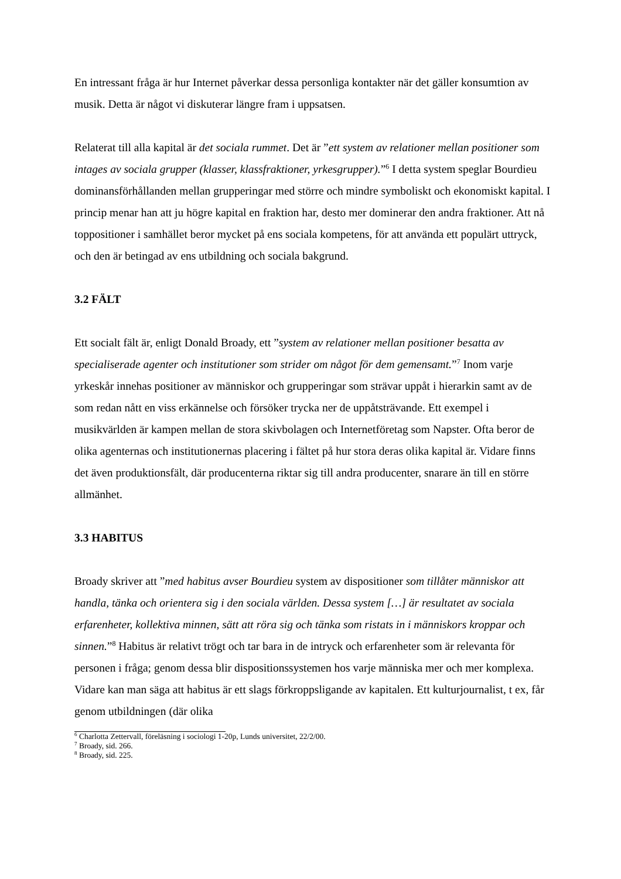En intressant fråga är hur Internet påverkar dessa personliga kontakter när det gäller konsumtion av musik. Detta är något vi diskuterar längre fram i uppsatsen.
Relaterat till alla kapital är det sociala rummet. Det är ”ett system av relationer mellan positioner som intages av sociala grupper (klasser, klassfraktioner, yrkesgrupper).”<sup>6</sup> I detta system speglar Bourdieu dominansförhållanden mellan grupperingar med större och mindre symboliskt och ekonomiskt kapital. I princip menar han att ju högre kapital en fraktion har, desto mer dominerar den andra fraktioner. Att nå toppositioner i samhället beror mycket på ens sociala kompetens, för att använda ett populärt uttryck, och den är betingad av ens utbildning och sociala bakgrund.
3.2 FÄLT
Ett socialt fält är, enligt Donald Broady, ett ”system av relationer mellan positioner besatta av specialiserade agenter och institutioner som strider om något för dem gemensamt.”<sup>7</sup> Inom varje yrkeskår innehas positioner av människor och grupperingar som strävar uppåt i hierarkin samt av de som redan nått en viss erkännelse och försöker trycka ner de uppåtsträvande. Ett exempel i musikvärlden är kampen mellan de stora skivbolagen och Internetföretag som Napster. Ofta beror de olika agenternas och institutionernas placering i fältet på hur stora deras olika kapital är. Vidare finns det även produktionsfält, där producenterna riktar sig till andra producenter, snarare än till en större allmänhet.
3.3 HABITUS
Broady skriver att ”med habitus avser Bourdieu system av dispositioner som tillåter människor att handla, tänka och orientera sig i den sociala världen. Dessa system […] är resultatet av sociala erfarenheter, kollektiva minnen, sätt att röra sig och tänka som ristats in i människors kroppar och sinnen.”<sup>8</sup> Habitus är relativt trögt och tar bara in de intryck och erfarenheter som är relevanta för personen i fråga; genom dessa blir dispositionssystemen hos varje människa mer och mer komplexa. Vidare kan man säga att habitus är ett slags förkroppsligande av kapitalen. Ett kulturjournalist, t ex, får genom utbildningen (där olika
<sup>6</sup> Charlotta Zettervall, föreläsning i sociologi 1-20p, Lunds universitet, 22/2/00.
<sup>7</sup> Broady, sid. 266.
<sup>8</sup> Broady, sid. 225.